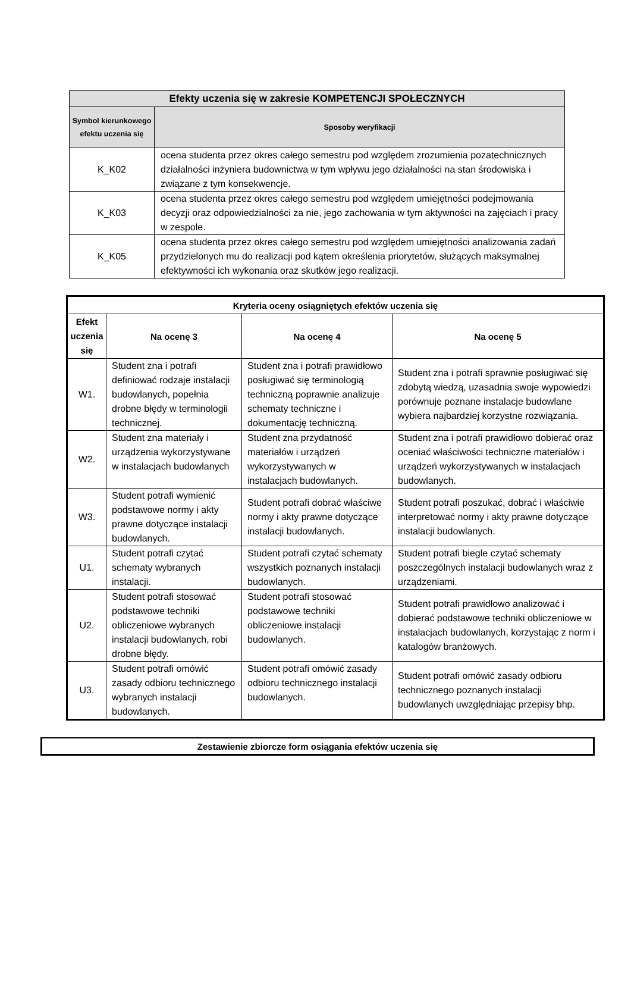| Efekty uczenia się w zakresie KOMPETENCJI SPOŁECZNYCH | |
| --- | --- |
| Symbol kierunkowego efektu uczenia się | Sposoby weryfikacji |
| K_K02 | ocena studenta przez okres całego semestru pod względem zrozumienia pozatechnicznych działalności inżyniera budownictwa w tym wpływu jego działalności na stan środowiska i związane z tym konsekwencje. |
| K_K03 | ocena studenta przez okres całego semestru pod względem umiejętności podejmowania decyzji oraz odpowiedzialności za nie, jego zachowania w tym aktywności na zajęciach i pracy w zespole. |
| K_K05 | ocena studenta przez okres całego semestru pod względem umiejętności analizowania zadań przydzielonych mu do realizacji pod kątem określenia priorytetów, służących maksymalnej efektywności ich wykonania oraz skutków jego realizacji. |
| Kryteria oceny osiągniętych efektów uczenia się | | | |
| --- | --- | --- | --- |
| Efekt uczenia się | Na ocenę 3 | Na ocenę 4 | Na ocenę 5 |
| W1. | Student zna i potrafi definiować rodzaje instalacji budowlanych, popełnia drobne błędy w terminologii technicznej. | Student zna i potrafi prawidłowo posługiwać się terminologią techniczną poprawnie analizuje schematy techniczne i dokumentację techniczną. | Student zna i potrafi sprawnie posługiwać się zdobytą wiedzą, uzasadnia swoje wypowiedzi porównuje poznane instalacje budowlane wybiera najbardziej korzystne rozwiązania. |
| W2. | Student zna materiały i urządzenia wykorzystywane w instalacjach budowlanych | Student zna przydatność materiałów i urządzeń wykorzystywanych w instalacjach budowlanych. | Student zna i potrafi prawidłowo dobierać oraz oceniać właściwości techniczne materiałów i urządzeń wykorzystywanych w instalacjach budowlanych. |
| W3. | Student potrafi wymienić podstawowe normy i akty prawne dotyczące instalacji budowlanych. | Student potrafi dobrać właściwe normy i akty prawne dotyczące instalacji budowlanych. | Student potrafi poszukać, dobrać i właściwie interpretować normy i akty prawne dotyczące instalacji budowlanych. |
| U1. | Student potrafi czytać schematy wybranych instalacji. | Student potrafi czytać schematy wszystkich poznanych instalacji budowlanych. | Student potrafi biegle czytać schematy poszczególnych instalacji budowlanych wraz z urządzeniami. |
| U2. | Student potrafi stosować podstawowe techniki obliczeniowe wybranych instalacji budowlanych, robi drobne błędy. | Student potrafi stosować podstawowe techniki obliczeniowe instalacji budowlanych. | Student potrafi prawidłowo analizować i dobierać podstawowe techniki obliczeniowe w instalacjach budowlanych, korzystając z norm i katalogów branżowych. |
| U3. | Student potrafi omówić zasady odbioru technicznego wybranych instalacji budowlanych. | Student potrafi omówić zasady odbioru technicznego instalacji budowlanych. | Student potrafi omówić zasady odbioru technicznego poznanych instalacji budowlanych uwzględniając przepisy bhp. |
| Zestawienie zbiorcze form osiągania efektów uczenia się |
| --- |